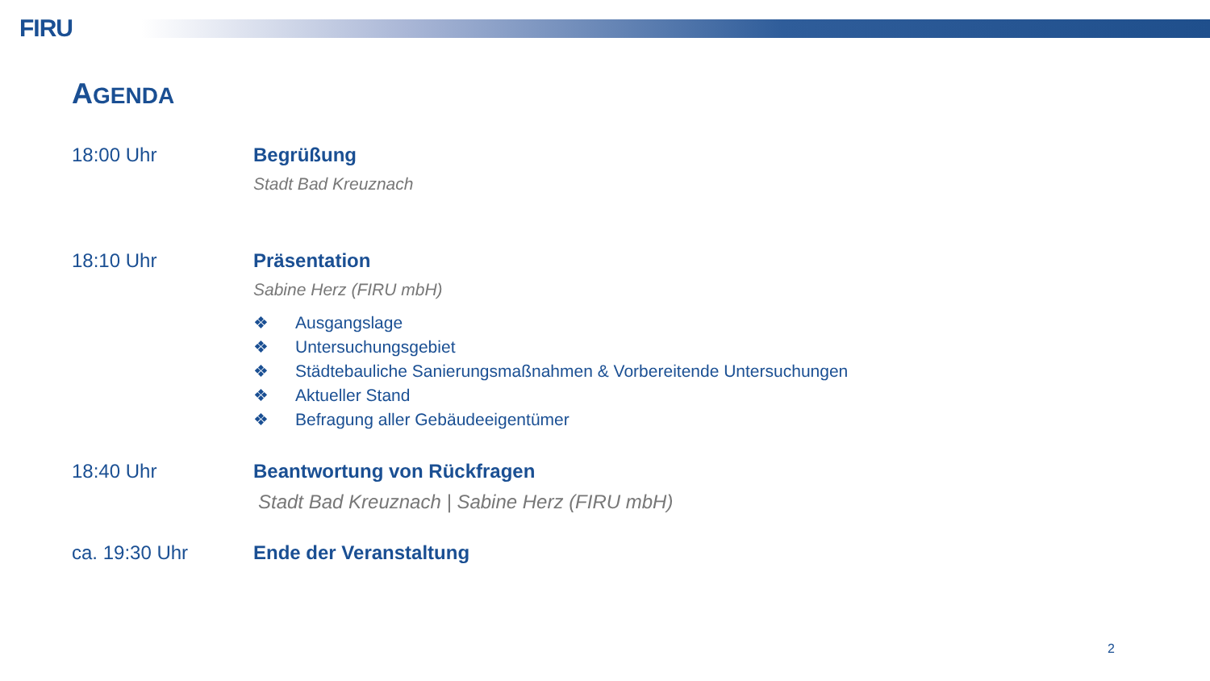FIRU
AGENDA
18:00 Uhr Begrüßung
Stadt Bad Kreuznach
18:10 Uhr Präsentation
Sabine Herz (FIRU mbH)
❖ Ausgangslage
❖ Untersuchungsgebiet
❖ Städtebauliche Sanierungsmaßnahmen & Vorbereitende Untersuchungen
❖ Aktueller Stand
❖ Befragung aller Gebäudeeigentümer
18:40 Uhr Beantwortung von Rückfragen
Stadt Bad Kreuznach | Sabine Herz (FIRU mbH)
ca. 19:30 Uhr Ende der Veranstaltung
2